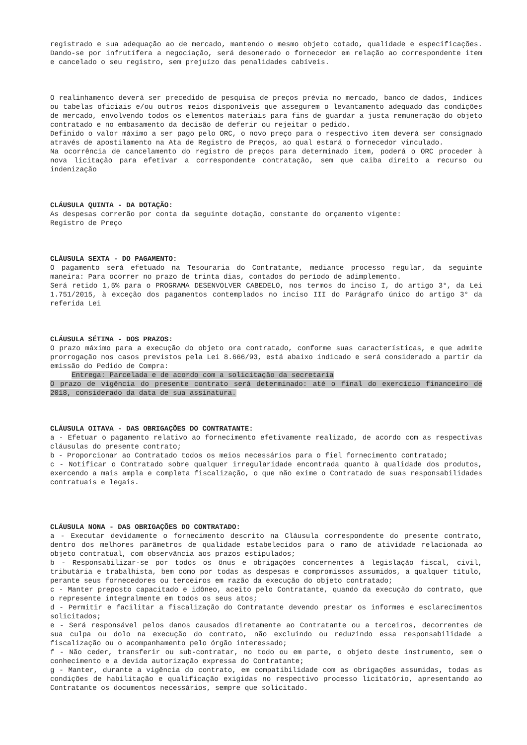registrado e sua adequação ao de mercado, mantendo o mesmo objeto cotado, qualidade e especificações. Dando-se por infrutífera a negociação, será desonerado o fornecedor em relação ao correspondente item e cancelado o seu registro, sem prejuízo das penalidades cabíveis.
O realinhamento deverá ser precedido de pesquisa de preços prévia no mercado, banco de dados, índices ou tabelas oficiais e/ou outros meios disponíveis que assegurem o levantamento adequado das condições de mercado, envolvendo todos os elementos materiais para fins de guardar a justa remuneração do objeto contratado e no embasamento da decisão de deferir ou rejeitar o pedido.
Definido o valor máximo a ser pago pelo ORC, o novo preço para o respectivo item deverá ser consignado através de apostilamento na Ata de Registro de Preços, ao qual estará o fornecedor vinculado.
Na ocorrência de cancelamento do registro de preços para determinado item, poderá o ORC proceder à nova licitação para efetivar a correspondente contratação, sem que caiba direito a recurso ou indenização
CLÁUSULA QUINTA - DA DOTAÇÃO:
As despesas correrão por conta da seguinte dotação, constante do orçamento vigente:
Registro de Preço
CLÁUSULA SEXTA - DO PAGAMENTO:
O pagamento será efetuado na Tesouraria do Contratante, mediante processo regular, da seguinte maneira: Para ocorrer no prazo de trinta dias, contados do período de adimplemento.
Será retido 1,5% para o PROGRAMA DESENVOLVER CABEDELO, nos termos do inciso I, do artigo 3°, da Lei 1.751/2015, à exceção dos pagamentos contemplados no inciso III do Parágrafo único do artigo 3° da referida Lei
CLÁUSULA SÉTIMA - DOS PRAZOS:
O prazo máximo para a execução do objeto ora contratado, conforme suas características, e que admite prorrogação nos casos previstos pela Lei 8.666/93, está abaixo indicado e será considerado a partir da emissão do Pedido de Compra:
Entrega: Parcelada e de acordo com a solicitação da secretaria
O prazo de vigência do presente contrato será determinado: até o final do exercício financeiro de 2018, considerado da data de sua assinatura.
CLÁUSULA OITAVA - DAS OBRIGAÇÕES DO CONTRATANTE:
a - Efetuar o pagamento relativo ao fornecimento efetivamente realizado, de acordo com as respectivas cláusulas do presente contrato;
b - Proporcionar ao Contratado todos os meios necessários para o fiel fornecimento contratado;
c - Notificar o Contratado sobre qualquer irregularidade encontrada quanto à qualidade dos produtos, exercendo a mais ampla e completa fiscalização, o que não exime o Contratado de suas responsabilidades contratuais e legais.
CLÁUSULA NONA - DAS OBRIGAÇÕES DO CONTRATADO:
a - Executar devidamente o fornecimento descrito na Cláusula correspondente do presente contrato, dentro dos melhores parâmetros de qualidade estabelecidos para o ramo de atividade relacionada ao objeto contratual, com observância aos prazos estipulados;
b - Responsabilizar-se por todos os ônus e obrigações concernentes à legislação fiscal, civil, tributária e trabalhista, bem como por todas as despesas e compromissos assumidos, a qualquer título, perante seus fornecedores ou terceiros em razão da execução do objeto contratado;
c - Manter preposto capacitado e idôneo, aceito pelo Contratante, quando da execução do contrato, que o represente integralmente em todos os seus atos;
d - Permitir e facilitar a fiscalização do Contratante devendo prestar os informes e esclarecimentos solicitados;
e - Será responsável pelos danos causados diretamente ao Contratante ou a terceiros, decorrentes de sua culpa ou dolo na execução do contrato, não excluindo ou reduzindo essa responsabilidade a fiscalização ou o acompanhamento pelo órgão interessado;
f - Não ceder, transferir ou sub-contratar, no todo ou em parte, o objeto deste instrumento, sem o conhecimento e a devida autorização expressa do Contratante;
g - Manter, durante a vigência do contrato, em compatibilidade com as obrigações assumidas, todas as condições de habilitação e qualificação exigidas no respectivo processo licitatório, apresentando ao Contratante os documentos necessários, sempre que solicitado.